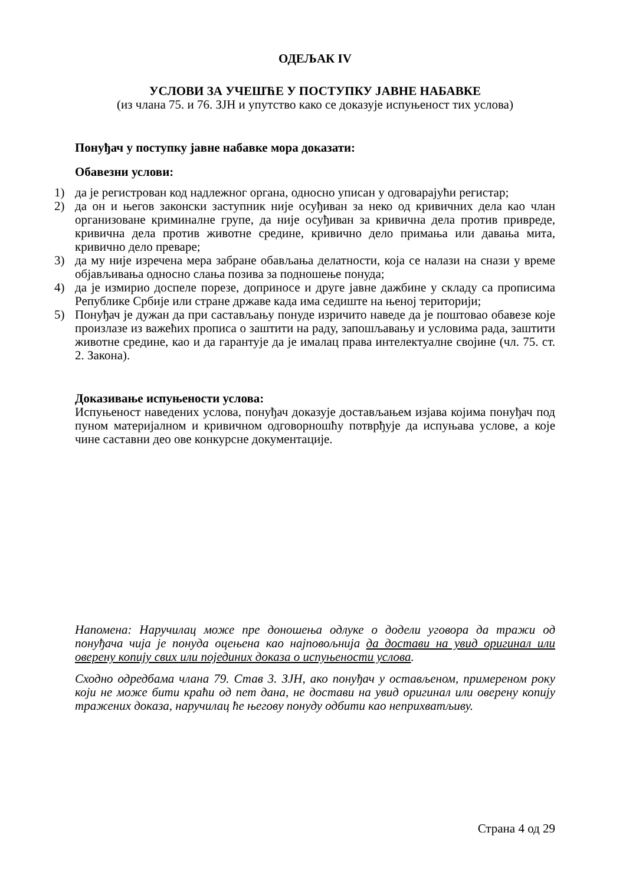ОДЕЉАК IV
УСЛОВИ ЗА УЧЕШЋЕ У ПОСТУПКУ ЈАВНЕ НАБАВКЕ
(из члана 75. и 76. ЗЈН и упутство како се доказује испуњеност тих услова)
Понуђач у поступку јавне набавке мора доказати:
Обавезни услови:
1) да је регистрован код надлежног органа, односно уписан у одговарајући регистар;
2) да он и његов законски заступник није осуђиван за неко од кривичних дела као члан организоване криминалне групе, да није осуђиван за кривична дела против привреде, кривична дела против животне средине, кривично дело примања или давања мита, кривично дело преваре;
3) да му није изречена мера забране обављања делатности, која се налази на снази у време објављивања односно слања позива за подношење понуда;
4) да је измирио доспеле порезе, доприносе и друге јавне дажбине у складу са прописима Републике Србије или стране државе када има седиште на њеној територији;
5) Понуђач је дужан да при састављању понуде изричито наведе да је поштовао обавезе које произлазе из важећих прописа о заштити на раду, запошљавању и условима рада, заштити животне средине, као и да гарантује да је ималац права интелектуалне својине (чл. 75. ст. 2. Закона).
Доказивање испуњености услова:
Испуњеност наведених услова, понуђач доказује достављањем изјава којима понуђач под пуном материјалном и кривичном одговорношћу потврђује да испуњава услове, а које чине саставни део ове конкурсне документације.
Напомена: Наручилац може пре доношења одлуке о додели уговора да тражи од понуђача чија је понуда оцењена као најповољнија да достави на увид оригинал или оверену копију свих или појединих доказа о испуњености услова.
Сходно одредбама члана 79. Став 3. ЗЈН, ако понуђач у остављеном, примереном року који не може бити краћи од пет дана, не достави на увид оригинал или оверену копију тражених доказа, наручилац ће његову понуду одбити као неприхватљиву.
Страна 4 од 29